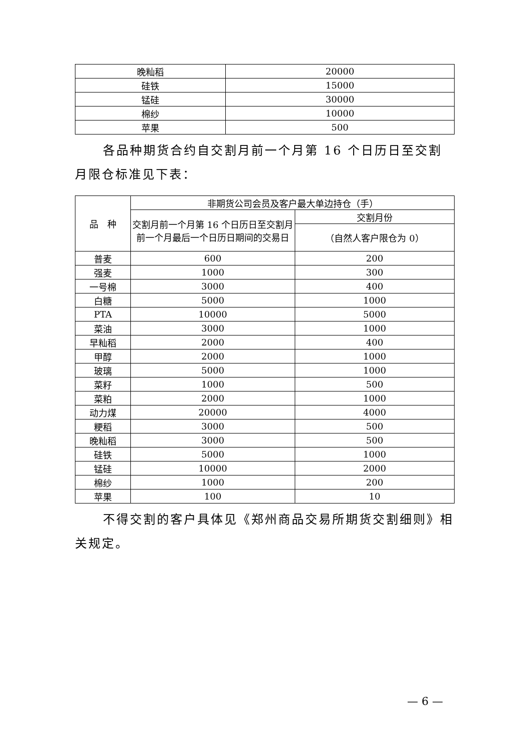| 晚籼稻 | 20000 |
| 硅铁 | 15000 |
| 锰硅 | 30000 |
| 棉纱 | 10000 |
| 苹果 | 500 |
各品种期货合约自交割月前一个月第 16 个日历日至交割月限仓标准见下表：
| 品 种 | 非期货公司会员及客户最大单边持仓（手） | |
| --- | --- | --- |
| | 交割月前一个月第 16 个日历日至交割月前一个月最后一个日历日期间的交易日 | 交割月份 |
| | | （自然人客户限仓为 0） |
| 普麦 | 600 | 200 |
| 强麦 | 1000 | 300 |
| 一号棉 | 3000 | 400 |
| 白糖 | 5000 | 1000 |
| PTA | 10000 | 5000 |
| 菜油 | 3000 | 1000 |
| 早籼稻 | 2000 | 400 |
| 甲醇 | 2000 | 1000 |
| 玻璃 | 5000 | 1000 |
| 菜籽 | 1000 | 500 |
| 菜粕 | 2000 | 1000 |
| 动力煤 | 20000 | 4000 |
| 粳稻 | 3000 | 500 |
| 晚籼稻 | 3000 | 500 |
| 硅铁 | 5000 | 1000 |
| 锰硅 | 10000 | 2000 |
| 棉纱 | 1000 | 200 |
| 苹果 | 100 | 10 |
不得交割的客户具体见《郑州商品交易所期货交割细则》相关规定。
— 6 —